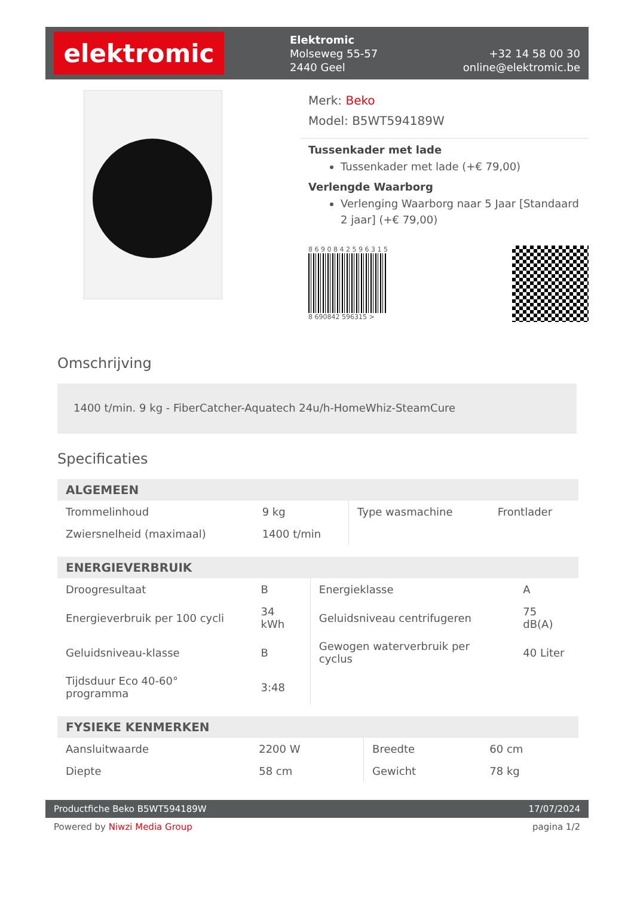elektromic
Elektromic
Molseweg 55-57
2440 Geel
+32 14 58 00 30
online@elektromic.be
Merk: Beko
Model: B5WT594189W
Tussenkader met lade
Tussenkader met lade (+€ 79,00)
Verlengde Waarborg
Verlenging Waarborg naar 5 Jaar [Standaard 2 jaar] (+€ 79,00)
8 6 9 0 8 4 2 5 9 6 3 1 5
8 690842 596315 >
Omschrijving
1400 t/min. 9 kg - FiberCatcher-Aquatech 24u/h-HomeWhiz-SteamCure
Specificaties
| ALGEMEEN | | | |
| --- | --- | --- | --- |
| Trommelinhoud | 9 kg | Type wasmachine | Frontlader |
| Zwiersnelheid (maximaal) | 1400 t/min | | |
| ENERGIEVERBRUIK | | | |
| --- | --- | --- | --- |
| Droogresultaat | B | Energieklasse | A |
| Energieverbruik per 100 cycli | 34 kWh | Geluidsniveau centrifugeren | 75 dB(A) |
| Geluidsniveau-klasse | B | Gewogen waterverbruik per cyclus | 40 Liter |
| Tijdsduur Eco 40-60° programma | 3:48 | | |
| FYSIEKE KENMERKEN | | | |
| --- | --- | --- | --- |
| Aansluitwaarde | 2200 W | Breedte | 60 cm |
| Diepte | 58 cm | Gewicht | 78 kg |
Productfiche Beko B5WT594189W 17/07/2024
Powered by Niwzi Media Group pagina 1/2